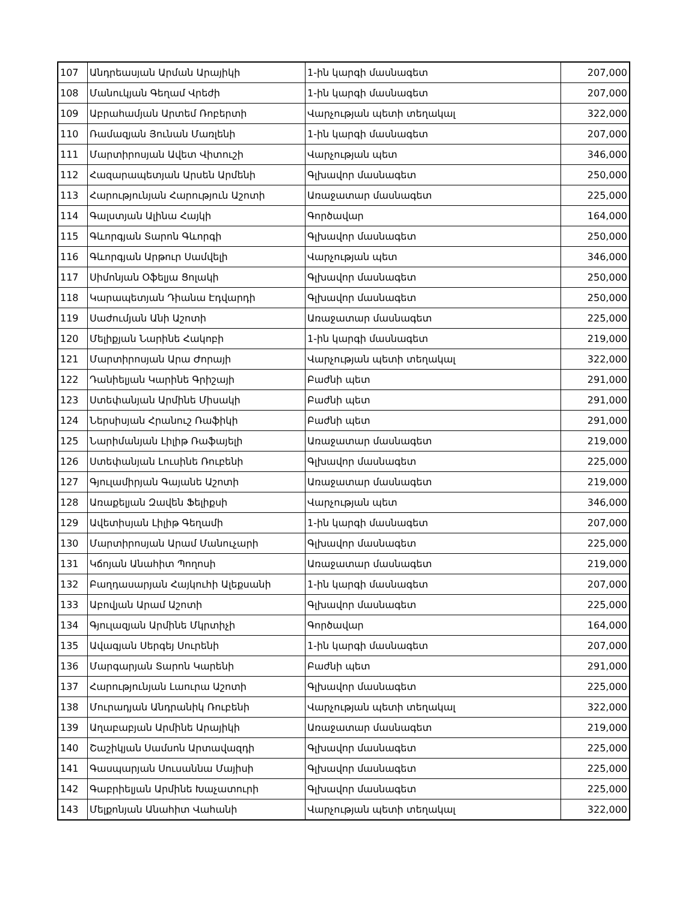| 107 | Անդրեասյան Արման Արայիկի | 1-ին կարգի մասնագետ | 207,000 |
| 108 | Մանուկյան Գեղամ Վրեժի | 1-ին կարգի մասնագետ | 207,000 |
| 109 | Աբրահամյան Արտեմ Ռոբերտի | Վարչության պետի տեղակալ | 322,000 |
| 110 | Ռամազյան Յունան Մառլենի | 1-ին կարգի մասնագետ | 207,000 |
| 111 | Մարտիրոսյան Ավետ Վիտուշի | Վարչության պետ | 346,000 |
| 112 | Հազարապետյան Արսեն Արմենի | Գլխավոր մասնագետ | 250,000 |
| 113 | Հարությունյան Հարություն Աշոտի | Առաջատար մասնագետ | 225,000 |
| 114 | Գալստյան Ալինա Հայկի | Գործավար | 164,000 |
| 115 | Գևորգյան Տարոն Գևորգի | Գլխավոր մասնագետ | 250,000 |
| 116 | Գևորգյան Արթուր Սամվելի | Վարչության պետ | 346,000 |
| 117 | Սիմոնյան Օֆելյա Ցոլակի | Գլխավոր մասնագետ | 250,000 |
| 118 | Կարապետյան Դիանա Էդվարդի | Գլխավոր մասնագետ | 250,000 |
| 119 | Սաժումյան Անի Աշոտի | Առաջատար մասնագետ | 225,000 |
| 120 | Մելիքյան Նարինե Հակոբի | 1-ին կարգի մասնագետ | 219,000 |
| 121 | Մարտիրոսյան Արա Ժորայի | Վարչության պետի տեղակալ | 322,000 |
| 122 | Դանիելյան Կարինե Գրիշայի | Բաժնի պետ | 291,000 |
| 123 | Ստեփանյան Արմինե Միսակի | Բաժնի պետ | 291,000 |
| 124 | Ներսիսյան Հրանուշ Ռաֆիկի | Բաժնի պետ | 291,000 |
| 125 | Նարիմանյան Լիլիթ Ռաֆայելի | Առաջատար մասնագետ | 219,000 |
| 126 | Ստեփանյան Լուսինե Ռուբենի | Գլխավոր մասնագետ | 225,000 |
| 127 | Գյուլամիրյան Գայանե Աշոտի | Առաջատար մասնագետ | 219,000 |
| 128 | Առաքելյան Զավեն Ֆելիքսի | Վարչության պետ | 346,000 |
| 129 | Ավետիսյան Լիլիթ Գեղամի | 1-ին կարգի մասնագետ | 207,000 |
| 130 | Մարտիրոսյան Արամ Մանուչարի | Գլխավոր մասնագետ | 225,000 |
| 131 | Կճոյան Անահիտ Պողոսի | Առաջատար մասնագետ | 219,000 |
| 132 | Բաղդասարյան Հայկուհի Ալեքսանի | 1-ին կարգի մասնագետ | 207,000 |
| 133 | Աբովյան Արամ Աշոտի | Գլխավոր մասնագետ | 225,000 |
| 134 | Գյուլազյան Արմինե Մկրտիչի | Գործավար | 164,000 |
| 135 | Ավագյան Սերգեյ Սուրենի | 1-ին կարգի մասնագետ | 207,000 |
| 136 | Մարգարյան Տարոն Կարենի | Բաժնի պետ | 291,000 |
| 137 | Հարությունյան Լաուրա Աշոտի | Գլխավոր մասնագետ | 225,000 |
| 138 | Մուրադյան Անդրանիկ Ռուբենի | Վարչության պետի տեղակալ | 322,000 |
| 139 | Աղաբաբյան Արմինե Արայիկի | Առաջատար մասնագետ | 219,000 |
| 140 | Շաշիկյան Սամսոն Արտավազդի | Գլխավոր մասնագետ | 225,000 |
| 141 | Գասպարյան Սուսաննա Մայիսի | Գլխավոր մասնագետ | 225,000 |
| 142 | Գաբրիելյան Արմինե Խաչատուրի | Գլխավոր մասնագետ | 225,000 |
| 143 | Մելքոնյան Անահիտ Վահանի | Վարչության պետի տեղակալ | 322,000 |